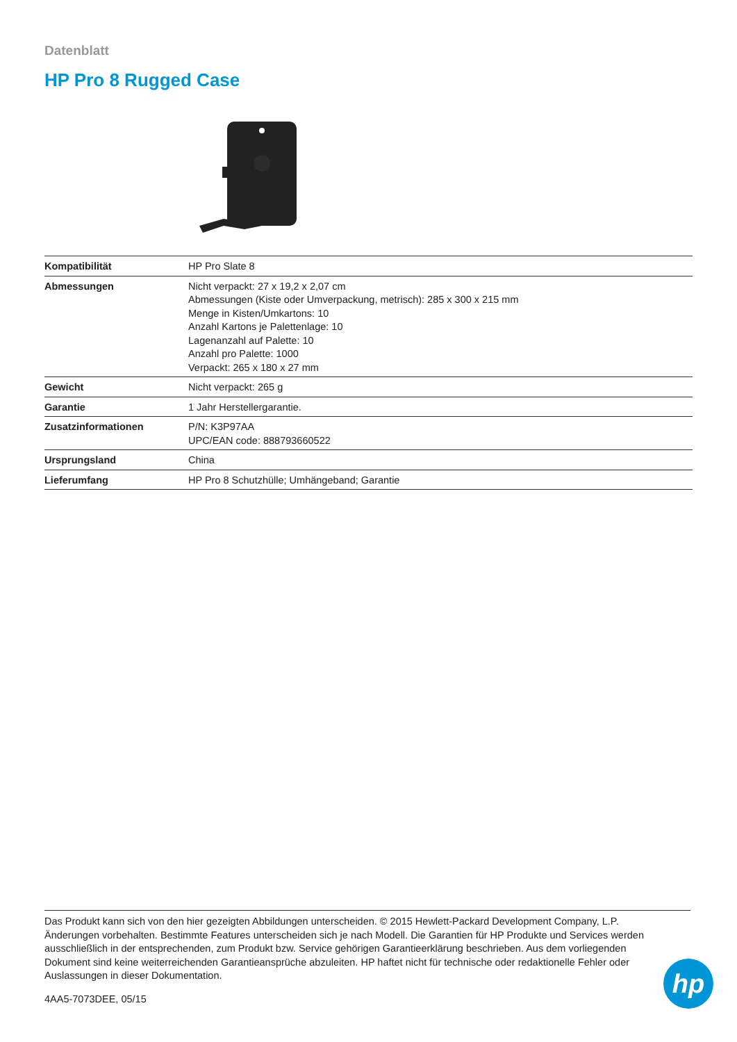Datenblatt
HP Pro 8 Rugged Case
| Kompatibilität | HP Pro Slate 8 |
| Abmessungen | Nicht verpackt: 27 x 19,2 x 2,07 cm Abmessungen (Kiste oder Umverpackung, metrisch): 285 x 300 x 215 mm Menge in Kisten/Umkartons: 10 Anzahl Kartons je Palettenlage: 10 Lagenanzahl auf Palette: 10 Anzahl pro Palette: 1000 Verpackt: 265 x 180 x 27 mm |
| Gewicht | Nicht verpackt: 265 g |
| Garantie | 1 Jahr Herstellergarantie. |
| Zusatzinformationen | P/N: K3P97AA UPC/EAN code: 888793660522 |
| Ursprungsland | China |
| Lieferumfang | HP Pro 8 Schutzhülle; Umhängeband; Garantie |
Das Produkt kann sich von den hier gezeigten Abbildungen unterscheiden. © 2015 Hewlett-Packard Development Company, L.P. Änderungen vorbehalten. Bestimmte Features unterscheiden sich je nach Modell. Die Garantien für HP Produkte und Services werden ausschließlich in der entsprechenden, zum Produkt bzw. Service gehörigen Garantieerklärung beschrieben. Aus dem vorliegenden Dokument sind keine weiterreichenden Garantieansprüche abzuleiten. HP haftet nicht für technische oder redaktionelle Fehler oder Auslassungen in dieser Dokumentation.
4AA5-7073DEE, 05/15
hp